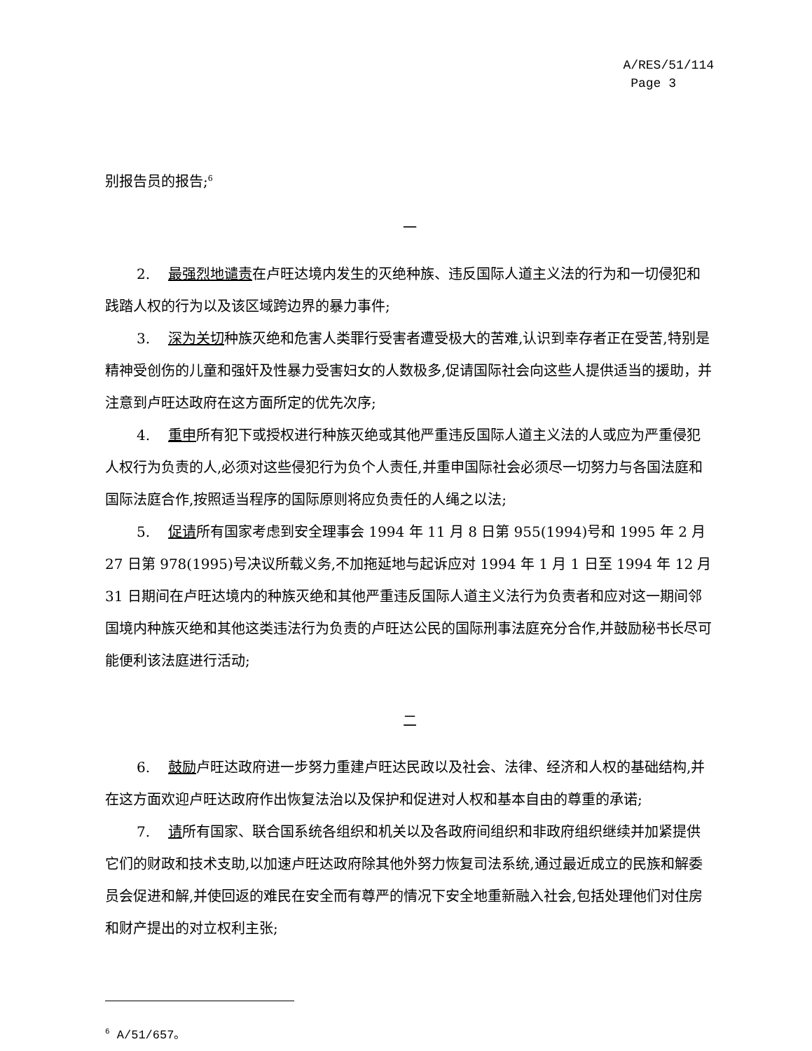A/RES/51/114
Page 3
别报告员的报告;<sup>6</sup>
一
2. 最强烈地谴责在卢旺达境内发生的灭绝种族、违反国际人道主义法的行为和一切侵犯和践踏人权的行为以及该区域跨边界的暴力事件;
3. 深为关切种族灭绝和危害人类罪行受害者遭受极大的苦难,认识到幸存者正在受苦,特别是精神受创伤的儿童和强奸及性暴力受害妇女的人数极多,促请国际社会向这些人提供适当的援助，并注意到卢旺达政府在这方面所定的优先次序;
4. 重申所有犯下或授权进行种族灭绝或其他严重违反国际人道主义法的人或应为严重侵犯人权行为负责的人,必须对这些侵犯行为负个人责任,并重申国际社会必须尽一切努力与各国法庭和国际法庭合作,按照适当程序的国际原则将应负责任的人绳之以法;
5. 促请所有国家考虑到安全理事会 1994 年 11 月 8 日第 955(1994)号和 1995 年 2 月 27 日第 978(1995)号决议所载义务,不加拖延地与起诉应对 1994 年 1 月 1 日至 1994 年 12 月 31 日期间在卢旺达境内的种族灭绝和其他严重违反国际人道主义法行为负责者和应对这一期间邻国境内种族灭绝和其他这类违法行为负责的卢旺达公民的国际刑事法庭充分合作,并鼓励秘书长尽可能便利该法庭进行活动;
二
6. 鼓励卢旺达政府进一步努力重建卢旺达民政以及社会、法律、经济和人权的基础结构,并在这方面欢迎卢旺达政府作出恢复法治以及保护和促进对人权和基本自由的尊重的承诺;
7. 请所有国家、联合国系统各组织和机关以及各政府间组织和非政府组织继续并加紧提供它们的财政和技术支助,以加速卢旺达政府除其他外努力恢复司法系统,通过最近成立的民族和解委员会促进和解,并使回返的难民在安全而有尊严的情况下安全地重新融入社会,包括处理他们对住房和财产提出的对立权利主张;
<sup>6</sup> A/51/657。